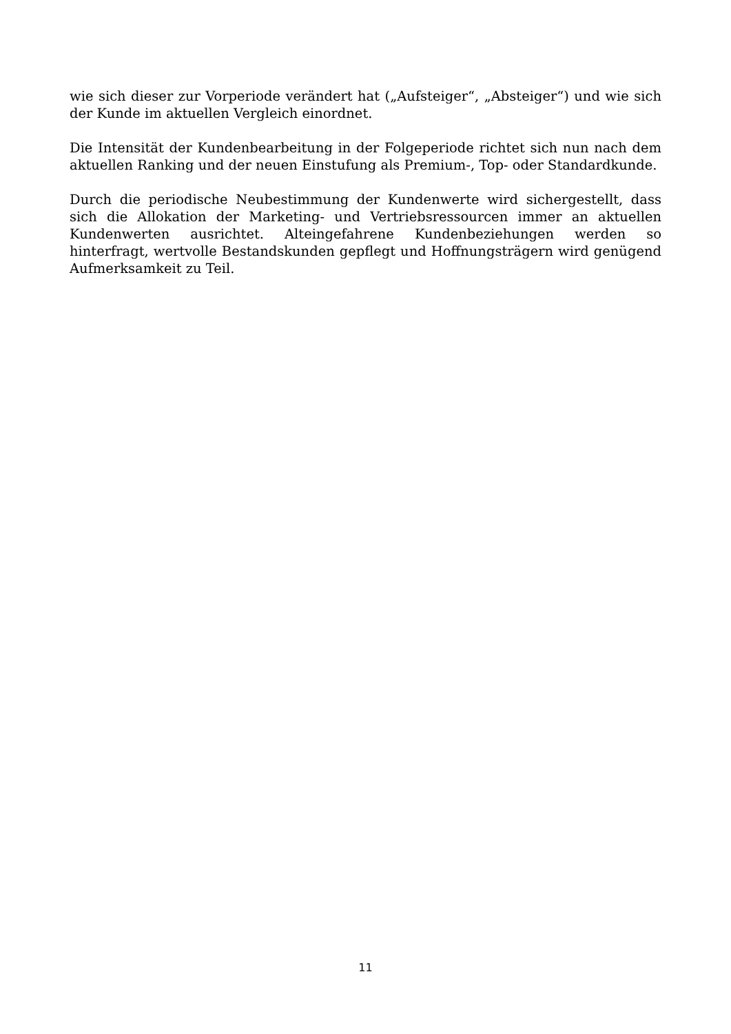wie sich dieser zur Vorperiode verändert hat („Aufsteiger“, „Absteiger“) und wie sich der Kunde im aktuellen Vergleich einordnet.
Die Intensität der Kundenbearbeitung in der Folgeperiode richtet sich nun nach dem aktuellen Ranking und der neuen Einstufung als Premium-, Top- oder Standardkunde.
Durch die periodische Neubestimmung der Kundenwerte wird sichergestellt, dass sich die Allokation der Marketing- und Vertriebsressourcen immer an aktuellen Kundenwerten ausrichtet. Alteingefahrene Kundenbeziehungen werden so hinterfragt, wertvolle Bestandskunden gepflegt und Hoffnungsträgern wird genügend Aufmerksamkeit zu Teil.
11